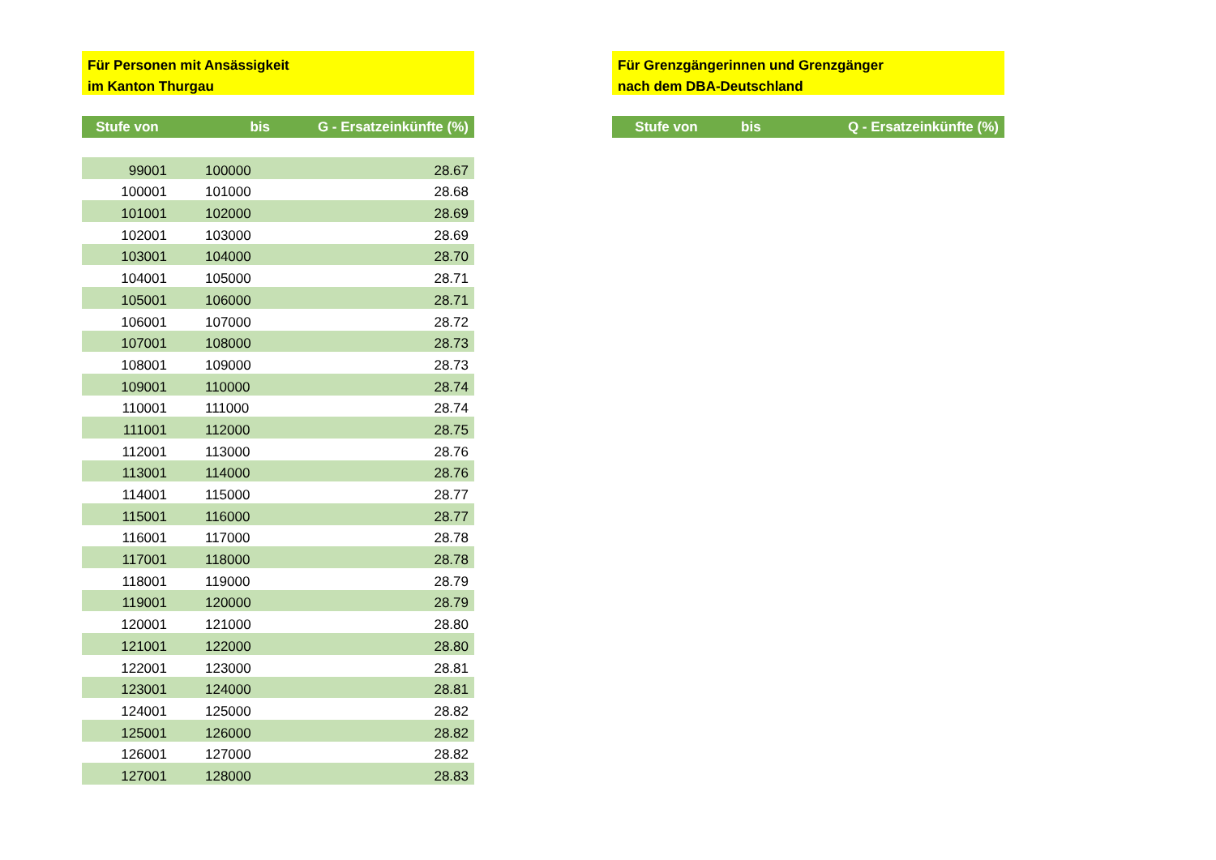Für Personen mit Ansässigkeit
im Kanton Thurgau
| Stufe von | bis | G - Ersatzeinkünfte (%) |
| --- | --- | --- |
| 99001 | 100000 | 28.67 |
| 100001 | 101000 | 28.68 |
| 101001 | 102000 | 28.69 |
| 102001 | 103000 | 28.69 |
| 103001 | 104000 | 28.70 |
| 104001 | 105000 | 28.71 |
| 105001 | 106000 | 28.71 |
| 106001 | 107000 | 28.72 |
| 107001 | 108000 | 28.73 |
| 108001 | 109000 | 28.73 |
| 109001 | 110000 | 28.74 |
| 110001 | 111000 | 28.74 |
| 111001 | 112000 | 28.75 |
| 112001 | 113000 | 28.76 |
| 113001 | 114000 | 28.76 |
| 114001 | 115000 | 28.77 |
| 115001 | 116000 | 28.77 |
| 116001 | 117000 | 28.78 |
| 117001 | 118000 | 28.78 |
| 118001 | 119000 | 28.79 |
| 119001 | 120000 | 28.79 |
| 120001 | 121000 | 28.80 |
| 121001 | 122000 | 28.80 |
| 122001 | 123000 | 28.81 |
| 123001 | 124000 | 28.81 |
| 124001 | 125000 | 28.82 |
| 125001 | 126000 | 28.82 |
| 126001 | 127000 | 28.82 |
| 127001 | 128000 | 28.83 |
Für Grenzgängerinnen und Grenzgänger
nach dem DBA-Deutschland
| Stufe von | bis | Q - Ersatzeinkünfte (%) |
| --- | --- | --- |